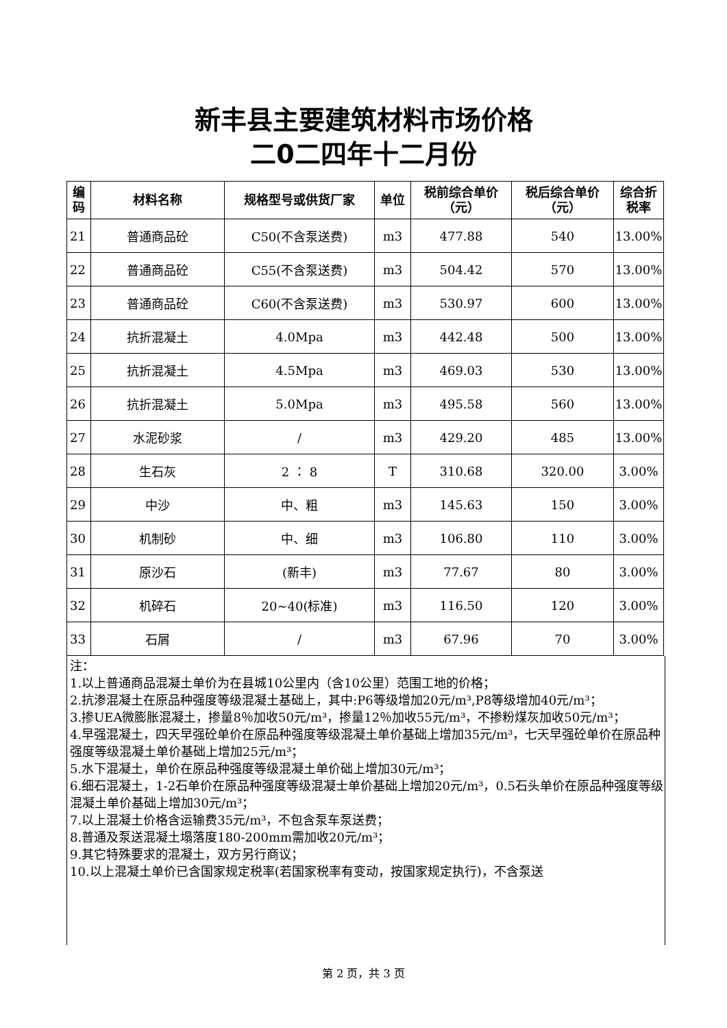新丰县主要建筑材料市场价格
二0二四年十二月份
| 编 码 | 材料名称 | 规格型号或供货厂家 | 单位 | 税前综合单价 （元） | 税后综合单价 （元） | 综合折 税率 |
| --- | --- | --- | --- | --- | --- | --- |
| 21 | 普通商品砼 | C50(不含泵送费) | m3 | 477.88 | 540 | 13.00% |
| 22 | 普通商品砼 | C55(不含泵送费) | m3 | 504.42 | 570 | 13.00% |
| 23 | 普通商品砼 | C60(不含泵送费) | m3 | 530.97 | 600 | 13.00% |
| 24 | 抗折混凝土 | 4.0Mpa | m3 | 442.48 | 500 | 13.00% |
| 25 | 抗折混凝土 | 4.5Mpa | m3 | 469.03 | 530 | 13.00% |
| 26 | 抗折混凝土 | 5.0Mpa | m3 | 495.58 | 560 | 13.00% |
| 27 | 水泥砂浆 | / | m3 | 429.20 | 485 | 13.00% |
| 28 | 生石灰 | 2 ： 8 | T | 310.68 | 320.00 | 3.00% |
| 29 | 中沙 | 中、粗 | m3 | 145.63 | 150 | 3.00% |
| 30 | 机制砂 | 中、细 | m3 | 106.80 | 110 | 3.00% |
| 31 | 原沙石 | (新丰) | m3 | 77.67 | 80 | 3.00% |
| 32 | 机碎石 | 20~40(标准) | m3 | 116.50 | 120 | 3.00% |
| 33 | 石屑 | / | m3 | 67.96 | 70 | 3.00% |
注：
1.以上普通商品混凝土单价为在县城10公里内（含10公里）范围工地的价格；
2.抗渗混凝土在原品种强度等级混凝土基础上，其中:P6等级增加20元/m³,P8等级增加40元/m³；
3.掺UEA微膨胀混凝土，掺量8％加收50元/m³，掺量12％加收55元/m³，不掺粉煤灰加收50元/m³；
4.早强混凝土，四天早强砼单价在原品种强度等级混凝土单价基础上增加35元/m³，七天早强砼单价在原品种强度等级混凝土单价基础上增加25元/m³；
5.水下混凝土，单价在原品种强度等级混凝土单价础上增加30元/m³；
6.细石混凝土，1-2石单价在原品种强度等级混凝士单价基础上增加20元/m³，0.5石头单价在原品种强度等级混凝土单价基础上增加30元/m³；
7.以上混凝土价格含运输费35元/m³，不包含泵车泵送费；
8.普通及泵送混凝土塌落度180-200mm需加收20元/m³；
9.其它特殊要求的混凝土，双方另行商议；
10.以上混凝土单价已含国家规定税率(若国家税率有变动，按国家规定执行)，不含泵送
第 2 页，共 3 页